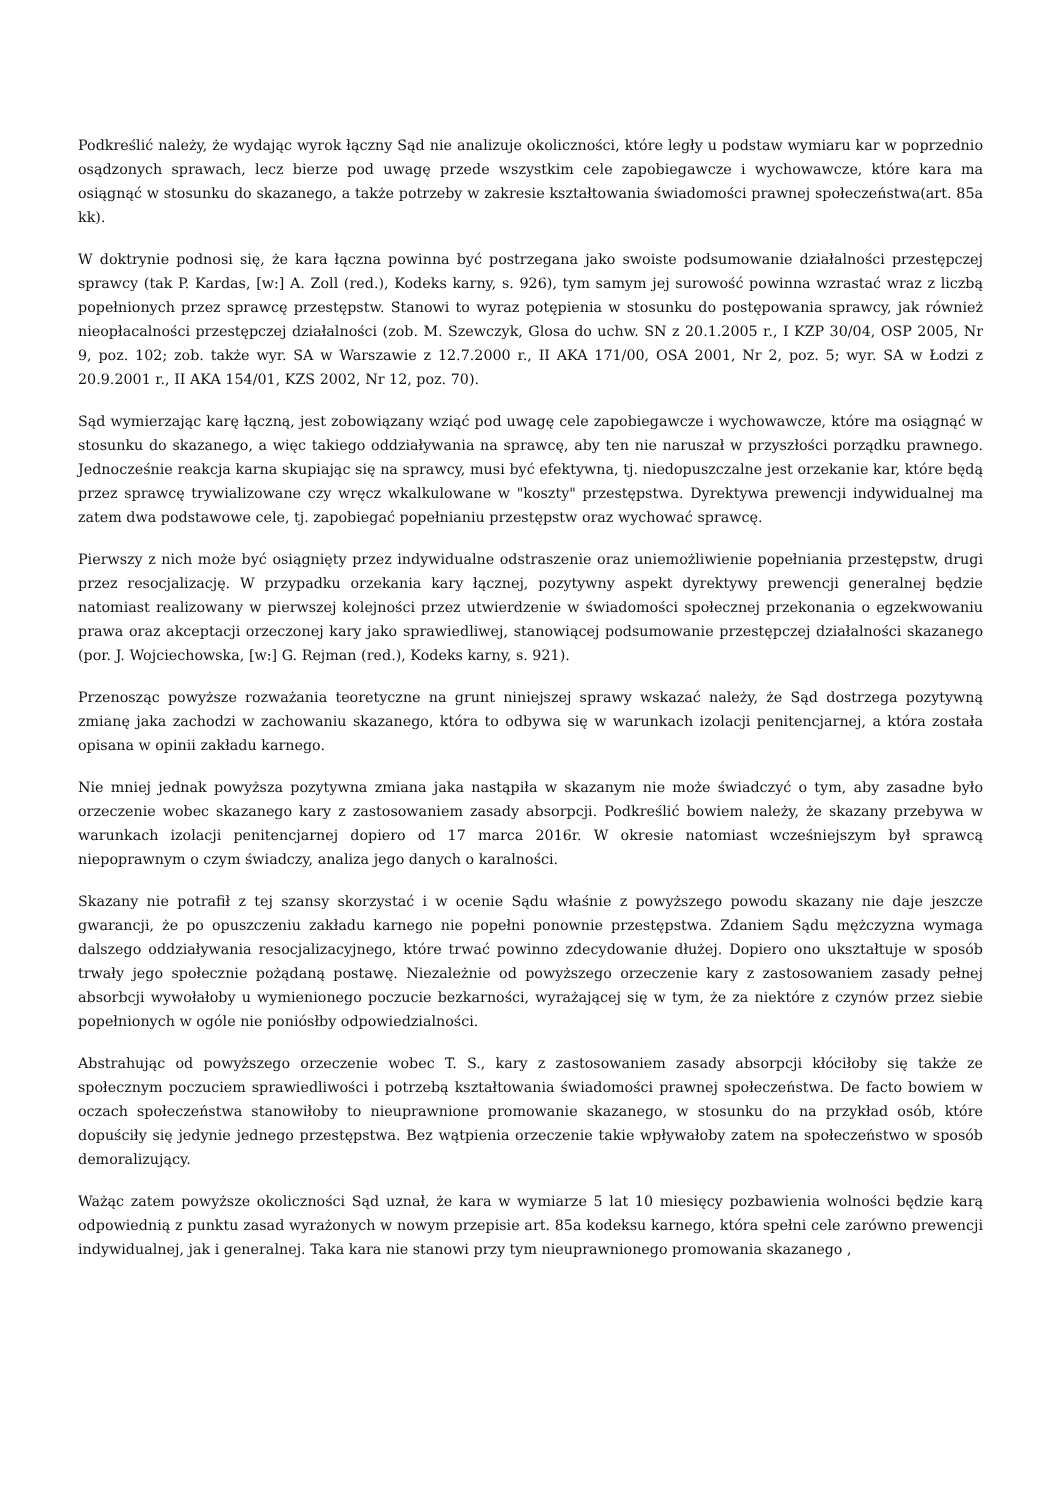Podkreślić należy, że wydając wyrok łączny Sąd nie analizuje okoliczności, które legły u podstaw wymiaru kar w poprzednio osądzonych sprawach, lecz bierze pod uwagę przede wszystkim cele zapobiegawcze i wychowawcze, które kara ma osiągnąć w stosunku do skazanego, a także potrzeby w zakresie kształtowania świadomości prawnej społeczeństwa(art. 85a kk).
W doktrynie podnosi się, że kara łączna powinna być postrzegana jako swoiste podsumowanie działalności przestępczej sprawcy (tak P. Kardas, [w:] A. Zoll (red.), Kodeks karny, s. 926), tym samym jej surowość powinna wzrastać wraz z liczbą popełnionych przez sprawcę przestępstw. Stanowi to wyraz potępienia w stosunku do postępowania sprawcy, jak również nieopłacalności przestępczej działalności (zob. M. Szewczyk, Glosa do uchw. SN z 20.1.2005 r., I KZP 30/04, OSP 2005, Nr 9, poz. 102; zob. także wyr. SA w Warszawie z 12.7.2000 r., II AKA 171/00, OSA 2001, Nr 2, poz. 5; wyr. SA w Łodzi z 20.9.2001 r., II AKA 154/01, KZS 2002, Nr 12, poz. 70).
Sąd wymierzając karę łączną, jest zobowiązany wziąć pod uwagę cele zapobiegawcze i wychowawcze, które ma osiągnąć w stosunku do skazanego, a więc takiego oddziaływania na sprawcę, aby ten nie naruszał w przyszłości porządku prawnego. Jednocześnie reakcja karna skupiając się na sprawcy, musi być efektywna, tj. niedopuszczalne jest orzekanie kar, które będą przez sprawcę trywializowane czy wręcz wkalkulowane w "koszty" przestępstwa. Dyrektywa prewencji indywidualnej ma zatem dwa podstawowe cele, tj. zapobiegać popełnianiu przestępstw oraz wychować sprawcę.
Pierwszy z nich może być osiągnięty przez indywidualne odstraszenie oraz uniemożliwienie popełniania przestępstw, drugi przez resocjalizację. W przypadku orzekania kary łącznej, pozytywny aspekt dyrektywy prewencji generalnej będzie natomiast realizowany w pierwszej kolejności przez utwierdzenie w świadomości społecznej przekonania o egzekwowaniu prawa oraz akceptacji orzeczonej kary jako sprawiedliwej, stanowiącej podsumowanie przestępczej działalności skazanego (por. J. Wojciechowska, [w:] G. Rejman (red.), Kodeks karny, s. 921).
Przenosząc powyższe rozważania teoretyczne na grunt niniejszej sprawy wskazać należy, że Sąd dostrzega pozytywną zmianę jaka zachodzi w zachowaniu skazanego, która to odbywa się w warunkach izolacji penitencjarnej, a która została opisana w opinii zakładu karnego.
Nie mniej jednak powyższa pozytywna zmiana jaka nastąpiła w skazanym nie może świadczyć o tym, aby zasadne było orzeczenie wobec skazanego kary z zastosowaniem zasady absorpcji. Podkreślić bowiem należy, że skazany przebywa w warunkach izolacji penitencjarnej dopiero od 17 marca 2016r. W okresie natomiast wcześniejszym był sprawcą niepoprawnym o czym świadczy, analiza jego danych o karalności.
Skazany nie potrafił z tej szansy skorzystać i w ocenie Sądu właśnie z powyższego powodu skazany nie daje jeszcze gwarancji, że po opuszczeniu zakładu karnego nie popełni ponownie przestępstwa. Zdaniem Sądu mężczyzna wymaga dalszego oddziaływania resocjalizacyjnego, które trwać powinno zdecydowanie dłużej. Dopiero ono ukształtuje w sposób trwały jego społecznie pożądaną postawę. Niezależnie od powyższego orzeczenie kary z zastosowaniem zasady pełnej absorbcji wywołałoby u wymienionego poczucie bezkarności, wyrażającej się w tym, że za niektóre z czynów przez siebie popełnionych w ogóle nie poniósłby odpowiedzialności.
Abstrahując od powyższego orzeczenie wobec T. S., kary z zastosowaniem zasady absorpcji kłóciłoby się także ze społecznym poczuciem sprawiedliwości i potrzebą kształtowania świadomości prawnej społeczeństwa. De facto bowiem w oczach społeczeństwa stanowiłoby to nieuprawnione promowanie skazanego, w stosunku do na przykład osób, które dopuściły się jedynie jednego przestępstwa. Bez wątpienia orzeczenie takie wpływałoby zatem na społeczeństwo w sposób demoralizujący.
Ważąc zatem powyższe okoliczności Sąd uznał, że kara w wymiarze 5 lat 10 miesięcy pozbawienia wolności będzie karą odpowiednią z punktu zasad wyrażonych w nowym przepisie art. 85a kodeksu karnego, która spełni cele zarówno prewencji indywidualnej, jak i generalnej. Taka kara nie stanowi przy tym nieuprawnionego promowania skazanego ,